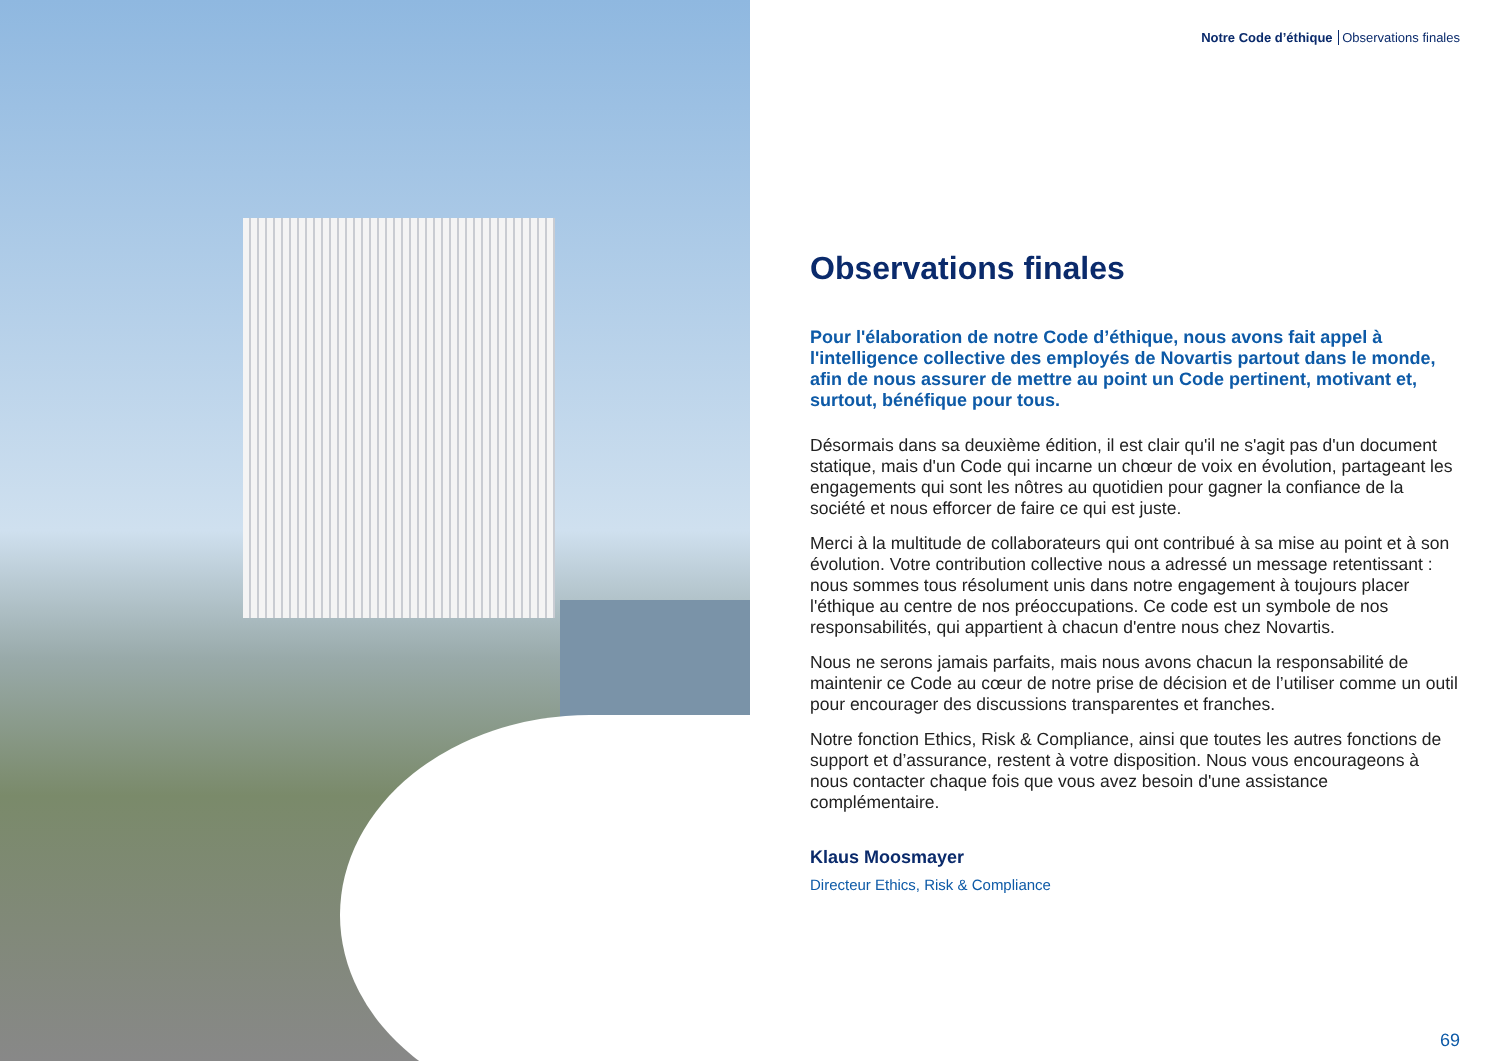Notre Code d’éthique Observations finales
Observations finales
Pour l'élaboration de notre Code d’éthique, nous avons fait appel à l'intelligence collective des employés de Novartis partout dans le monde, afin de nous assurer de mettre au point un Code pertinent, motivant et, surtout, bénéfique pour tous.
Désormais dans sa deuxième édition, il est clair qu'il ne s'agit pas d'un document statique, mais d'un Code qui incarne un chœur de voix en évolution, partageant les engagements qui sont les nôtres au quotidien pour gagner la confiance de la société et nous efforcer de faire ce qui est juste.
Merci à la multitude de collaborateurs qui ont contribué à sa mise au point et à son évolution. Votre contribution collective nous a adressé un message retentissant : nous sommes tous résolument unis dans notre engagement à toujours placer l'éthique au centre de nos préoccupations. Ce code est un symbole de nos responsabilités, qui appartient à chacun d'entre nous chez Novartis.
Nous ne serons jamais parfaits, mais nous avons chacun la responsabilité de maintenir ce Code au cœur de notre prise de décision et de l’utiliser comme un outil pour encourager des discussions transparentes et franches.
Notre fonction Ethics, Risk & Compliance, ainsi que toutes les autres fonctions de support et d’assurance, restent à votre disposition. Nous vous encourageons à nous contacter chaque fois que vous avez besoin d'une assistance complémentaire.
Klaus Moosmayer
Directeur Ethics, Risk & Compliance
69